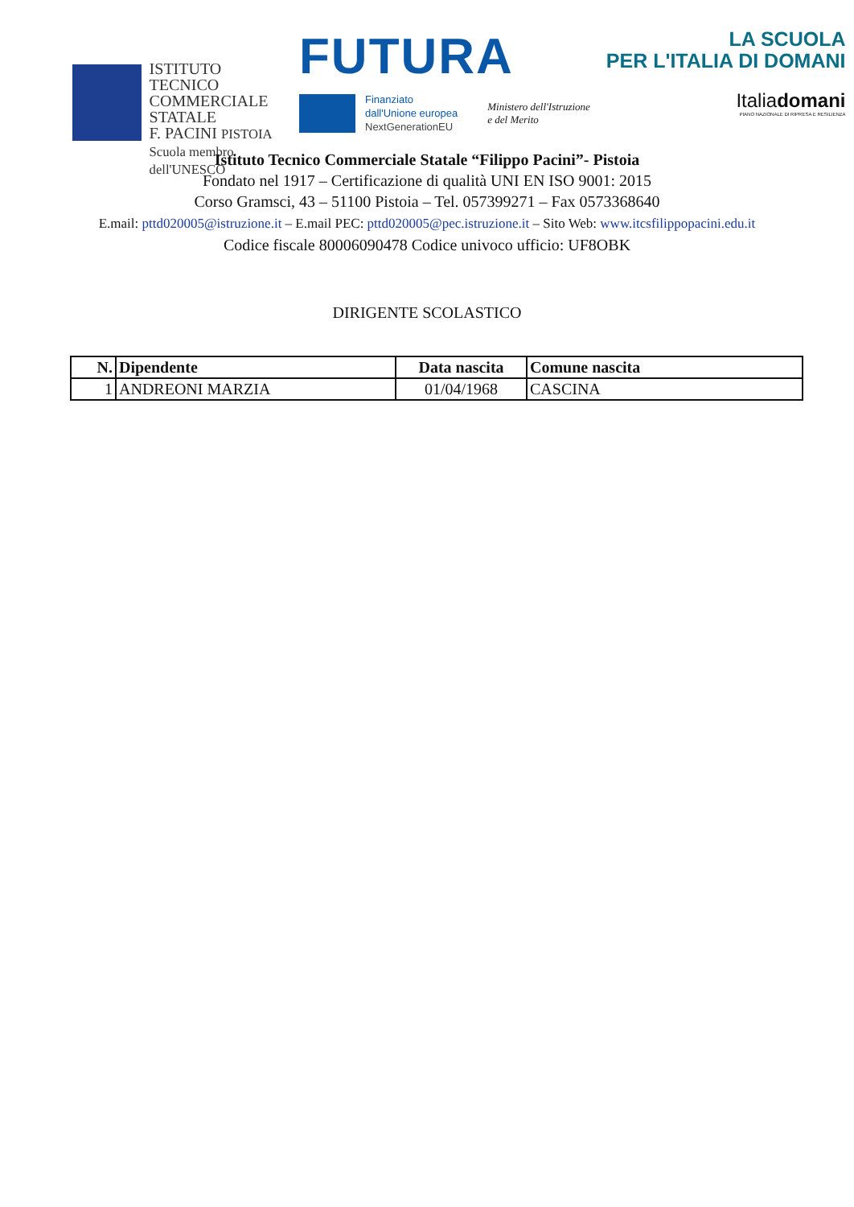ISTITUTO TECNICO
COMMERCIALE
STATALE
F. PACINI PISTOIA
Scuola membro dell'UNESCO
FUTURA
Finanziato
dall'Unione europea
NextGenerationEU
Ministero dell'Istruzione
e del Merito
LA SCUOLA
PER L'ITALIA DI DOMANI
Italiadomani
PIANO NAZIONALE DI RIPRESA E RESILIENZA
Istituto Tecnico Commerciale Statale “Filippo Pacini”- Pistoia
Fondato nel 1917 – Certificazione di qualità UNI EN ISO 9001: 2015
Corso Gramsci, 43 – 51100 Pistoia – Tel. 057399271 – Fax 0573368640
E.mail: pttd020005@istruzione.it – E.mail PEC: pttd020005@pec.istruzione.it – Sito Web: www.itcsfilippopacini.edu.it
Codice fiscale 80006090478 Codice univoco ufficio: UF8OBK
DIRIGENTE SCOLASTICO
| N. | Dipendente | Data nascita | Comune nascita |
| --- | --- | --- | --- |
| 1 | ANDREONI MARZIA | 01/04/1968 | CASCINA |